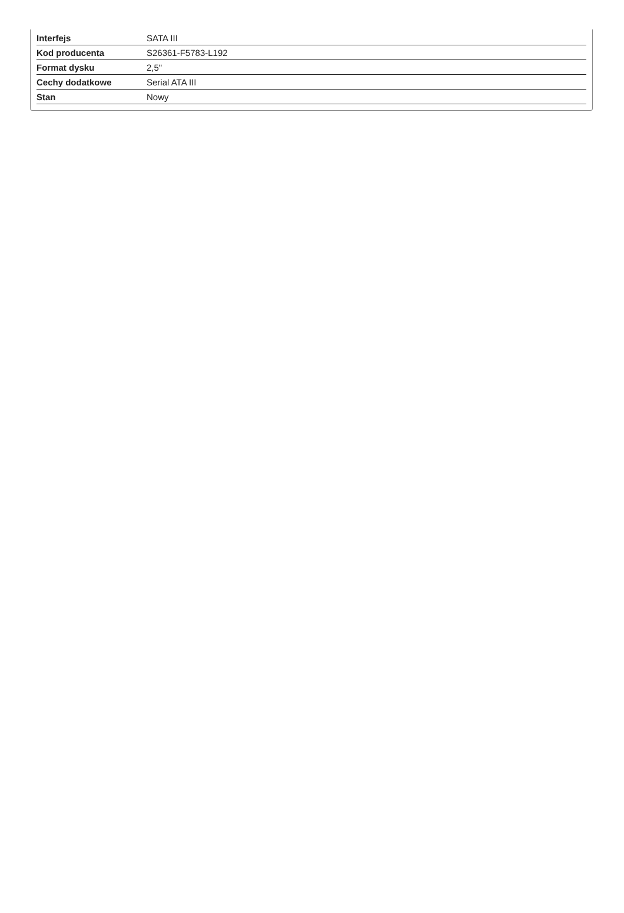| Interfejs | SATA III |
| Kod producenta | S26361-F5783-L192 |
| Format dysku | 2,5" |
| Cechy dodatkowe | Serial ATA III |
| Stan | Nowy |